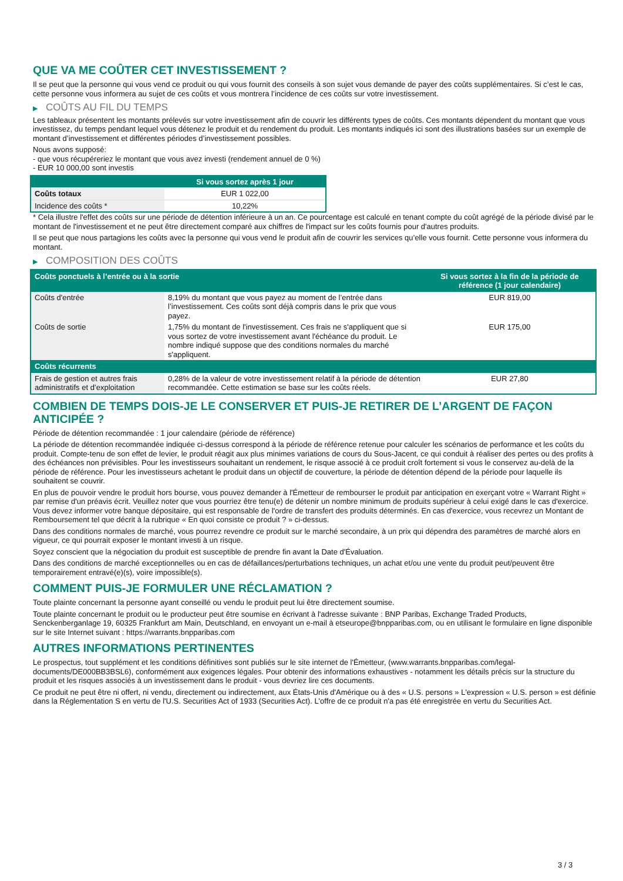QUE VA ME COÛTER CET INVESTISSEMENT ?
Il se peut que la personne qui vous vend ce produit ou qui vous fournit des conseils à son sujet vous demande de payer des coûts supplémentaires. Si c’est le cas, cette personne vous informera au sujet de ces coûts et vous montrera l’incidence de ces coûts sur votre investissement.
▶ COÛTS AU FIL DU TEMPS
Les tableaux présentent les montants prélevés sur votre investissement afin de couvrir les différents types de coûts. Ces montants dépendent du montant que vous investissez, du temps pendant lequel vous détenez le produit et du rendement du produit. Les montants indiqués ici sont des illustrations basées sur un exemple de montant d’investissement et différentes périodes d’investissement possibles.
Nous avons supposé:
- que vous récupéreriez le montant que vous avez investi (rendement annuel de 0 %)
- EUR 10 000,00 sont investis
| | Si vous sortez après 1 jour |
| --- | --- |
| Coûts totaux | EUR 1 022,00 |
| Incidence des coûts * | 10,22% |
* Cela illustre l'effet des coûts sur une période de détention inférieure à un an. Ce pourcentage est calculé en tenant compte du coût agrégé de la période divisé par le montant de l'investissement et ne peut être directement comparé aux chiffres de l'impact sur les coûts fournis pour d'autres produits.
Il se peut que nous partagions les coûts avec la personne qui vous vend le produit afin de couvrir les services qu’elle vous fournit. Cette personne vous informera du montant.
▶ COMPOSITION DES COÛTS
| Coûts ponctuels à l’entrée ou à la sortie | | Si vous sortez à la fin de la période de référence (1 jour calendaire) |
| --- | --- | --- |
| Coûts d'entrée | 8,19% du montant que vous payez au moment de l’entrée dans l’investissement. Ces coûts sont déjà compris dans le prix que vous payez. | EUR 819,00 |
| Coûts de sortie | 1,75% du montant de l'investissement. Ces frais ne s'appliquent que si vous sortez de votre investissement avant l'échéance du produit. Le nombre indiqué suppose que des conditions normales du marché s'appliquent. | EUR 175,00 |
| Coûts récurrents | | |
| Frais de gestion et autres frais administratifs et d’exploitation | 0,28% de la valeur de votre investissement relatif à la période de détention recommandée. Cette estimation se base sur les coûts réels. | EUR 27,80 |
COMBIEN DE TEMPS DOIS-JE LE CONSERVER ET PUIS-JE RETIRER DE L’ARGENT DE FAÇON ANTICIPÉE ?
Période de détention recommandée : 1 jour calendaire (période de référence)
La période de détention recommandée indiquée ci-dessus correspond à la période de référence retenue pour calculer les scénarios de performance et les coûts du produit. Compte-tenu de son effet de levier, le produit réagit aux plus minimes variations de cours du Sous-Jacent, ce qui conduit à réaliser des pertes ou des profits à des échéances non prévisibles. Pour les investisseurs souhaitant un rendement, le risque associé à ce produit croît fortement si vous le conservez au-delà de la période de référence. Pour les investisseurs achetant le produit dans un objectif de couverture, la période de détention dépend de la période pour laquelle ils souhaitent se couvrir.
En plus de pouvoir vendre le produit hors bourse, vous pouvez demander à l'Émetteur de rembourser le produit par anticipation en exerçant votre « Warrant Right » par remise d'un préavis écrit. Veuillez noter que vous pourriez être tenu(e) de détenir un nombre minimum de produits supérieur à celui exigé dans le cas d'exercice. Vous devez informer votre banque dépositaire, qui est responsable de l'ordre de transfert des produits déterminés. En cas d'exercice, vous recevrez un Montant de Remboursement tel que décrit à la rubrique « En quoi consiste ce produit ? » ci-dessus.
Dans des conditions normales de marché, vous pourrez revendre ce produit sur le marché secondaire, à un prix qui dépendra des paramètres de marché alors en vigueur, ce qui pourrait exposer le montant investi à un risque.
Soyez conscient que la négociation du produit est susceptible de prendre fin avant la Date d'Évaluation.
Dans des conditions de marché exceptionnelles ou en cas de défaillances/perturbations techniques, un achat et/ou une vente du produit peut/peuvent être temporairement entravé(e)(s), voire impossible(s).
COMMENT PUIS-JE FORMULER UNE RÉCLAMATION ?
Toute plainte concernant la personne ayant conseillé ou vendu le produit peut lui être directement soumise.
Toute plainte concernant le produit ou le producteur peut être soumise en écrivant à l'adresse suivante : BNP Paribas, Exchange Traded Products, Senckenberganlage 19, 60325 Frankfurt am Main, Deutschland, en envoyant un e-mail à etseurope@bnpparibas.com, ou en utilisant le formulaire en ligne disponible sur le site Internet suivant : https://warrants.bnpparibas.com
AUTRES INFORMATIONS PERTINENTES
Le prospectus, tout supplément et les conditions définitives sont publiés sur le site internet de l'Émetteur, (www.warrants.bnpparibas.com/legal-documents/DE000BB3BSL6), conformément aux exigences légales. Pour obtenir des informations exhaustives - notamment les détails précis sur la structure du produit et les risques associés à un investissement dans le produit - vous devriez lire ces documents.
Ce produit ne peut être ni offert, ni vendu, directement ou indirectement, aux États-Unis d'Amérique ou à des « U.S. persons » L'expression « U.S. person » est définie dans la Réglementation S en vertu de l'U.S. Securities Act of 1933 (Securities Act). L'offre de ce produit n'a pas été enregistrée en vertu du Securities Act.
3 / 3